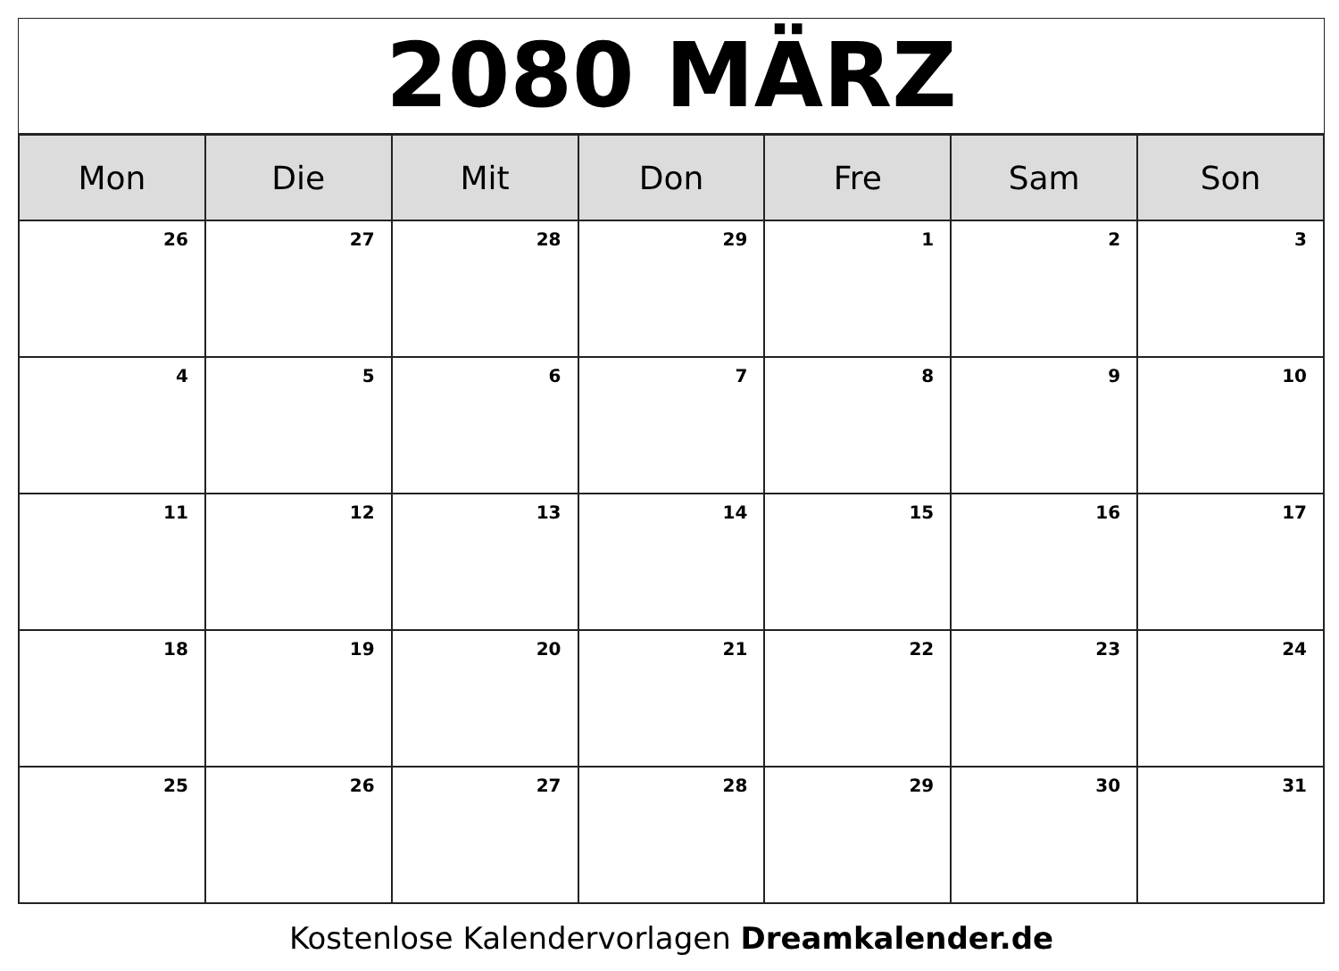2080 MÄRZ
| Mon | Die | Mit | Don | Fre | Sam | Son |
| --- | --- | --- | --- | --- | --- | --- |
| 26 | 27 | 28 | 29 | 1 | 2 | 3 |
| 4 | 5 | 6 | 7 | 8 | 9 | 10 |
| 11 | 12 | 13 | 14 | 15 | 16 | 17 |
| 18 | 19 | 20 | 21 | 22 | 23 | 24 |
| 25 | 26 | 27 | 28 | 29 | 30 | 31 |
Kostenlose Kalendervorlagen Dreamkalender.de